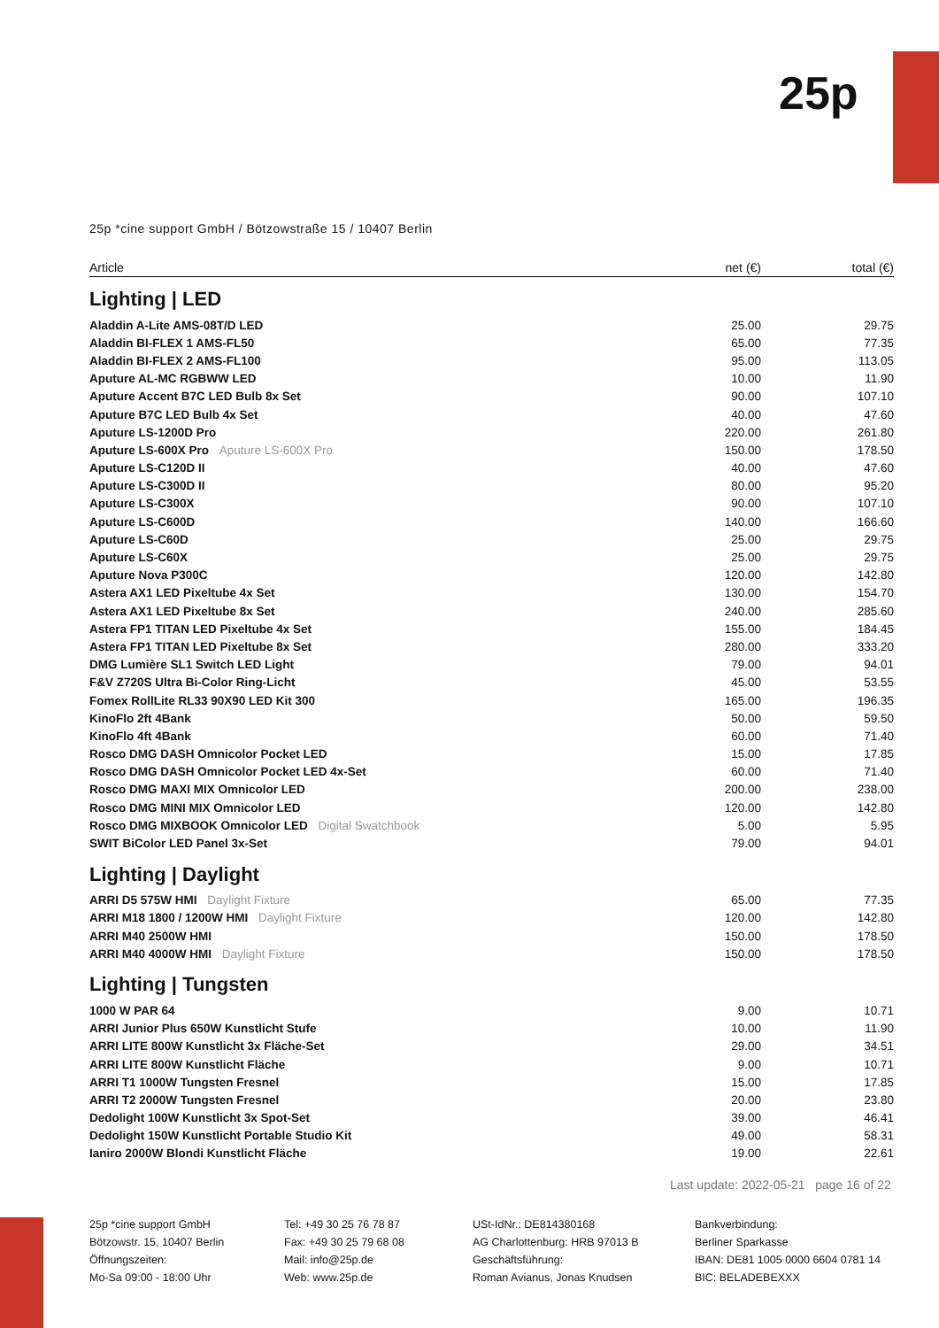25p
25p *cine support GmbH / Bötzowstraße 15 / 10407 Berlin
| Article | net (€) | total (€) |
| --- | --- | --- |
| Lighting / LED | | |
| Aladdin A-Lite AMS-08T/D LED | 25.00 | 29.75 |
| Aladdin BI-FLEX 1 AMS-FL50 | 65.00 | 77.35 |
| Aladdin BI-FLEX 2 AMS-FL100 | 95.00 | 113.05 |
| Aputure AL-MC RGBWW LED | 10.00 | 11.90 |
| Aputure Accent B7C LED Bulb 8x Set | 90.00 | 107.10 |
| Aputure B7C LED Bulb 4x Set | 40.00 | 47.60 |
| Aputure LS-1200D Pro | 220.00 | 261.80 |
| Aputure LS-600X Pro Aputure LS-600X Pro | 150.00 | 178.50 |
| Aputure LS-C120D II | 40.00 | 47.60 |
| Aputure LS-C300D II | 80.00 | 95.20 |
| Aputure LS-C300X | 90.00 | 107.10 |
| Aputure LS-C600D | 140.00 | 166.60 |
| Aputure LS-C60D | 25.00 | 29.75 |
| Aputure LS-C60X | 25.00 | 29.75 |
| Aputure Nova P300C | 120.00 | 142.80 |
| Astera AX1 LED Pixeltube 4x Set | 130.00 | 154.70 |
| Astera AX1 LED Pixeltube 8x Set | 240.00 | 285.60 |
| Astera FP1 TITAN LED Pixeltube 4x Set | 155.00 | 184.45 |
| Astera FP1 TITAN LED Pixeltube 8x Set | 280.00 | 333.20 |
| DMG Lumière SL1 Switch LED Light | 79.00 | 94.01 |
| F&V Z720S Ultra Bi-Color Ring-Licht | 45.00 | 53.55 |
| Fomex RollLite RL33 90X90 LED Kit 300 | 165.00 | 196.35 |
| KinoFlo 2ft 4Bank | 50.00 | 59.50 |
| KinoFlo 4ft 4Bank | 60.00 | 71.40 |
| Rosco DMG DASH Omnicolor Pocket LED | 15.00 | 17.85 |
| Rosco DMG DASH Omnicolor Pocket LED 4x-Set | 60.00 | 71.40 |
| Rosco DMG MAXI MIX Omnicolor LED | 200.00 | 238.00 |
| Rosco DMG MINI MIX Omnicolor LED | 120.00 | 142.80 |
| Rosco DMG MIXBOOK Omnicolor LED Digital Swatchbook | 5.00 | 5.95 |
| SWIT BiColor LED Panel 3x-Set | 79.00 | 94.01 |
| Lighting / Daylight | | |
| ARRI D5 575W HMI Daylight Fixture | 65.00 | 77.35 |
| ARRI M18 1800 / 1200W HMI Daylight Fixture | 120.00 | 142.80 |
| ARRI M40 2500W HMI | 150.00 | 178.50 |
| ARRI M40 4000W HMI Daylight Fixture | 150.00 | 178.50 |
| Lighting / Tungsten | | |
| 1000 W PAR 64 | 9.00 | 10.71 |
| ARRI Junior Plus 650W Kunstlicht Stufe | 10.00 | 11.90 |
| ARRI LITE 800W Kunstlicht 3x Fläche-Set | 29.00 | 34.51 |
| ARRI LITE 800W Kunstlicht Fläche | 9.00 | 10.71 |
| ARRI T1 1000W Tungsten Fresnel | 15.00 | 17.85 |
| ARRI T2 2000W Tungsten Fresnel | 20.00 | 23.80 |
| Dedolight 100W Kunstlicht 3x Spot-Set | 39.00 | 46.41 |
| Dedolight 150W Kunstlicht Portable Studio Kit | 49.00 | 58.31 |
| Ianiro 2000W Blondi Kunstlicht Fläche | 19.00 | 22.61 |
Last update: 2022-05-21 page 16 of 22
25p *cine support GmbH
Bötzowstr. 15, 10407 Berlin
Öffnungszeiten:
Mo-Sa 09:00 - 18:00 Uhr
Tel: +49 30 25 76 78 87
Fax: +49 30 25 79 68 08
Mail: info@25p.de
Web: www.25p.de
USt-IdNr.: DE814380168
AG Charlottenburg: HRB 97013 B
Geschäftsführung:
Roman Avianus, Jonas Knudsen
Bankverbindung:
Berliner Sparkasse
IBAN: DE81 1005 0000 6604 0781 14
BIC: BELADEBEXXX